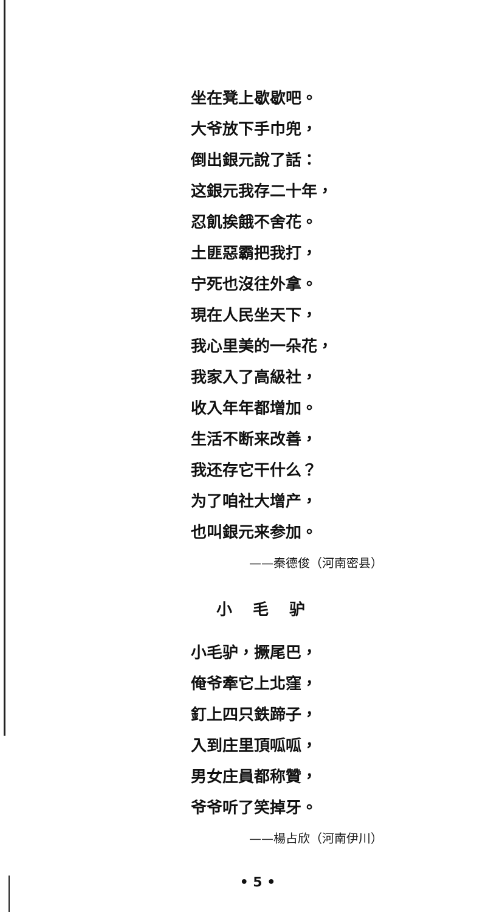坐在凳上歇歇吧。
大爷放下手巾兜，
倒出銀元說了話：
这銀元我存二十年，
忍飢挨餓不舍花。
土匪惡霸把我打，
宁死也沒往外拿。
現在人民坐天下，
我心里美的一朵花，
我家入了高級社，
收入年年都增加。
生活不断来改善，
我还存它干什么？
为了咱社大增产，
也叫銀元来参加。
——秦德俊（河南密县）
小毛驴
小毛驴，撅尾巴，
俺爷牽它上北窪，
釘上四只鉄蹄子，
入到庄里頂呱呱，
男女庄員都称贊，
爷爷听了笑掉牙。
——楊占欣（河南伊川）
• 5 •